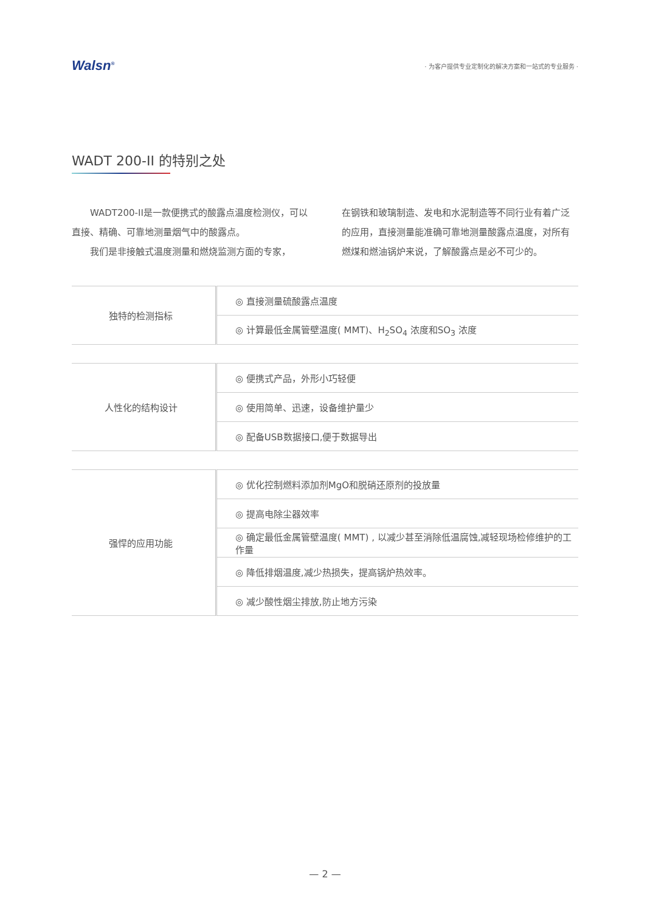Walsn<sup>®</sup>
· 为客户提供专业定制化的解决方案和一站式的专业服务 ·
WADT 200-II 的特别之处
　　WADT200-II是一款便携式的酸露点温度检测仪，可以直接、精确、可靠地测量烟气中的酸露点。
　　我们是非接触式温度测量和燃烧监测方面的专家，
在钢铁和玻璃制造、发电和水泥制造等不同行业有着广泛的应用，直接测量能准确可靠地测量酸露点温度，对所有燃煤和燃油锅炉来说，了解酸露点是必不可少的。
| 独特的检测指标 | ◎ 直接测量硫酸露点温度 |
| | ◎ 计算最低金属管壁温度( MMT)、H<sub>2</sub>SO<sub>4</sub> 浓度和SO<sub>3</sub> 浓度 |
| 人性化的结构设计 | ◎ 便携式产品，外形小巧轻便 |
| | ◎ 使用简单、迅速，设备维护量少 |
| | ◎ 配备USB数据接口,便于数据导出 |
| 强悍的应用功能 | ◎ 优化控制燃料添加剂MgO和脱硝还原剂的投放量 |
| | ◎ 提高电除尘器效率 |
| | ◎ 确定最低金属管壁温度( MMT) , 以减少甚至消除低温腐蚀,减轻现场检修维护的工作量 |
| | ◎ 降低排烟温度,减少热损失，提高锅炉热效率。 |
| | ◎ 减少酸性烟尘排放,防止地方污染 |
— 2 —